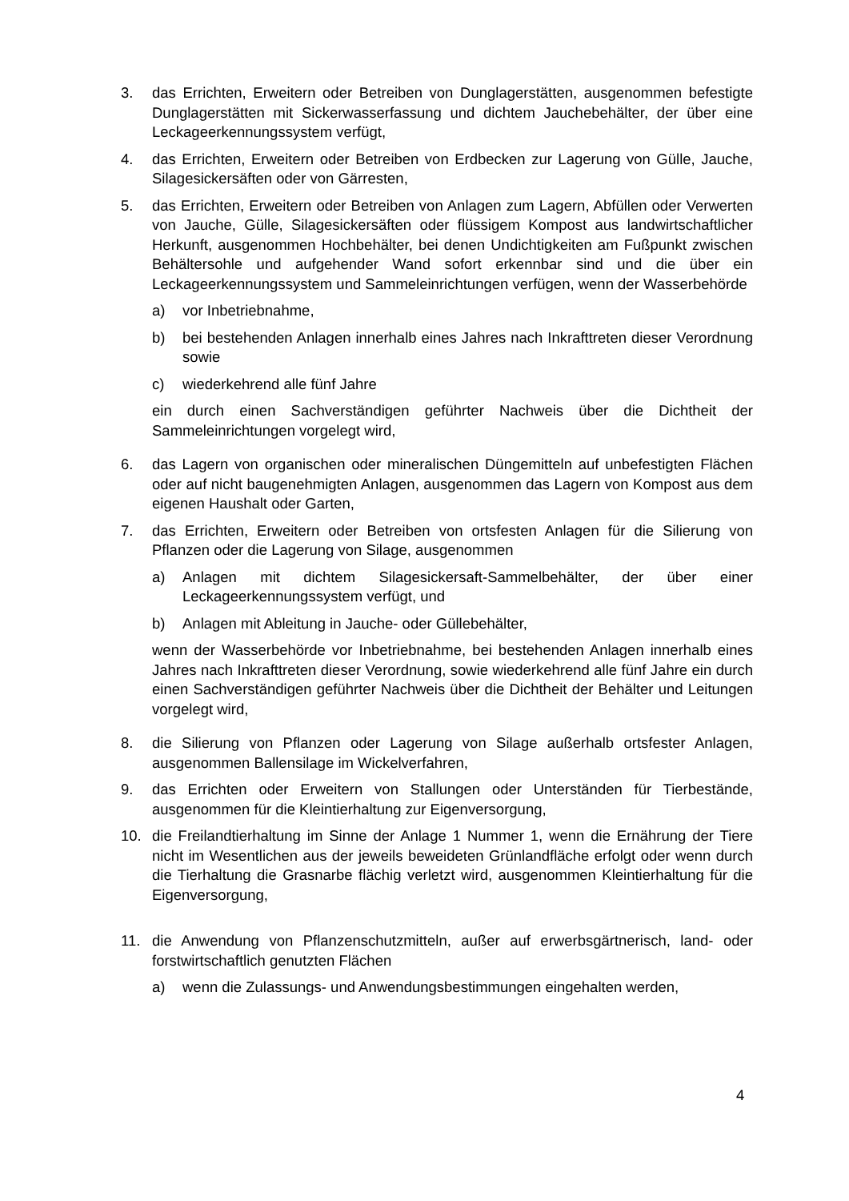3. das Errichten, Erweitern oder Betreiben von Dunglagerstätten, ausgenommen befestigte Dunglagerstätten mit Sickerwasserfassung und dichtem Jauchebehälter, der über eine Leckageerkennungssystem verfügt,
4. das Errichten, Erweitern oder Betreiben von Erdbecken zur Lagerung von Gülle, Jauche, Silagesickersäften oder von Gärresten,
5. das Errichten, Erweitern oder Betreiben von Anlagen zum Lagern, Abfüllen oder Verwerten von Jauche, Gülle, Silagesickersäften oder flüssigem Kompost aus landwirtschaftlicher Herkunft, ausgenommen Hochbehälter, bei denen Undichtigkeiten am Fußpunkt zwischen Behältersohle und aufgehender Wand sofort erkennbar sind und die über ein Leckageerkennungssystem und Sammeleinrichtungen verfügen, wenn der Wasserbehörde
a) vor Inbetriebnahme,
b) bei bestehenden Anlagen innerhalb eines Jahres nach Inkrafttreten dieser Verordnung sowie
c) wiederkehrend alle fünf Jahre
ein durch einen Sachverständigen geführter Nachweis über die Dichtheit der Sammeleinrichtungen vorgelegt wird,
6. das Lagern von organischen oder mineralischen Düngemitteln auf unbefestigten Flächen oder auf nicht baugenehmigten Anlagen, ausgenommen das Lagern von Kompost aus dem eigenen Haushalt oder Garten,
7. das Errichten, Erweitern oder Betreiben von ortsfesten Anlagen für die Silierung von Pflanzen oder die Lagerung von Silage, ausgenommen
a) Anlagen mit dichtem Silagesickersaft-Sammelbehälter, der über einer Leckageerkennungssystem verfügt, und
b) Anlagen mit Ableitung in Jauche- oder Güllebehälter,
wenn der Wasserbehörde vor Inbetriebnahme, bei bestehenden Anlagen innerhalb eines Jahres nach Inkrafttreten dieser Verordnung, sowie wiederkehrend alle fünf Jahre ein durch einen Sachverständigen geführter Nachweis über die Dichtheit der Behälter und Leitungen vorgelegt wird,
8. die Silierung von Pflanzen oder Lagerung von Silage außerhalb ortsfester Anlagen, ausgenommen Ballensilage im Wickelverfahren,
9. das Errichten oder Erweitern von Stallungen oder Unterständen für Tierbestände, ausgenommen für die Kleintierhaltung zur Eigenversorgung,
10. die Freilandtierhaltung im Sinne der Anlage 1 Nummer 1, wenn die Ernährung der Tiere nicht im Wesentlichen aus der jeweils beweideten Grünlandfläche erfolgt oder wenn durch die Tierhaltung die Grasnarbe flächig verletzt wird, ausgenommen Kleintierhaltung für die Eigenversorgung,
11. die Anwendung von Pflanzenschutzmitteln, außer auf erwerbsgärtnerisch, land- oder forstwirtschaftlich genutzten Flächen
a) wenn die Zulassungs- und Anwendungsbestimmungen eingehalten werden,
4